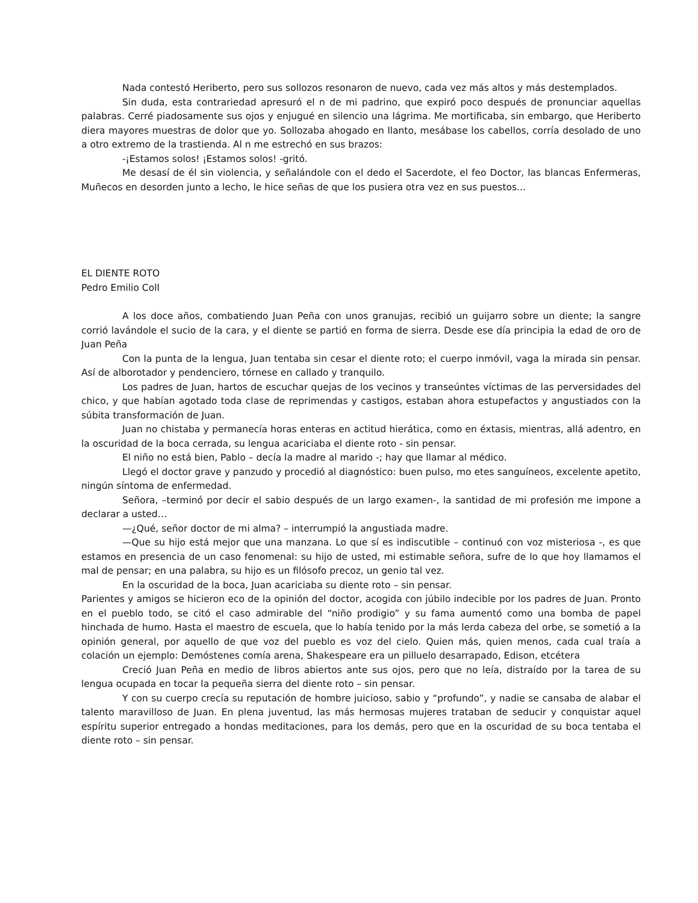Nada contestó Heriberto, pero sus sollozos resonaron de nuevo, cada vez más altos y más destemplados.
Sin duda, esta contrariedad apresuró el n de mi padrino, que expiró poco después de pronunciar aquellas palabras. Cerré piadosamente sus ojos y enjugué en silencio una lágrima. Me mortificaba, sin embargo, que Heriberto diera mayores muestras de dolor que yo. Sollozaba ahogado en llanto, mesábase los cabellos, corría desolado de uno a otro extremo de la trastienda. Al n me estrechó en sus brazos:
-¡Estamos solos! ¡Estamos solos! -gritó.
Me desasí de él sin violencia, y señalándole con el dedo el Sacerdote, el feo Doctor, las blancas Enfermeras, Muñecos en desorden junto a lecho, le hice señas de que los pusiera otra vez en sus puestos...
EL DIENTE ROTO
Pedro Emilio Coll
A los doce años, combatiendo Juan Peña con unos granujas, recibió un guijarro sobre un diente; la sangre corrió lavándole el sucio de la cara, y el diente se partió en forma de sierra. Desde ese día principia la edad de oro de Juan Peña
Con la punta de la lengua, Juan tentaba sin cesar el diente roto; el cuerpo inmóvil, vaga la mirada sin pensar. Así de alborotador y pendenciero, tórnese en callado y tranquilo.
Los padres de Juan, hartos de escuchar quejas de los vecinos y transeúntes víctimas de las perversidades del chico, y que habían agotado toda clase de reprimendas y castigos, estaban ahora estupefactos y angustiados con la súbita transformación de Juan.
Juan no chistaba y permanecía horas enteras en actitud hierática, como en éxtasis, mientras, allá adentro, en la oscuridad de la boca cerrada, su lengua acariciaba el diente roto - sin pensar.
El niño no está bien, Pablo – decía la madre al marido -; hay que llamar al médico.
Llegó el doctor grave y panzudo y procedió al diagnóstico: buen pulso, mo etes sanguíneos, excelente apetito, ningún síntoma de enfermedad.
Señora, –terminó por decir el sabio después de un largo examen-, la santidad de mi profesión me impone a declarar a usted…
—¿Qué, señor doctor de mi alma? – interrumpió la angustiada madre.
—Que su hijo está mejor que una manzana. Lo que sí es indiscutible – continuó con voz misteriosa -, es que estamos en presencia de un caso fenomenal: su hijo de usted, mi estimable señora, sufre de lo que hoy llamamos el mal de pensar; en una palabra, su hijo es un filósofo precoz, un genio tal vez.
En la oscuridad de la boca, Juan acariciaba su diente roto – sin pensar.
Parientes y amigos se hicieron eco de la opinión del doctor, acogida con júbilo indecible por los padres de Juan. Pronto en el pueblo todo, se citó el caso admirable del “niño prodigio” y su fama aumentó como una bomba de papel hinchada de humo. Hasta el maestro de escuela, que lo había tenido por la más lerda cabeza del orbe, se sometió a la opinión general, por aquello de que voz del pueblo es voz del cielo. Quien más, quien menos, cada cual traía a colación un ejemplo: Demóstenes comía arena, Shakespeare era un pilluelo desarrapado, Edison, etcétera
Creció Juan Peña en medio de libros abiertos ante sus ojos, pero que no leía, distraído por la tarea de su lengua ocupada en tocar la pequeña sierra del diente roto – sin pensar.
Y con su cuerpo crecía su reputación de hombre juicioso, sabio y “profundo”, y nadie se cansaba de alabar el talento maravilloso de Juan. En plena juventud, las más hermosas mujeres trataban de seducir y conquistar aquel espíritu superior entregado a hondas meditaciones, para los demás, pero que en la oscuridad de su boca tentaba el diente roto – sin pensar.